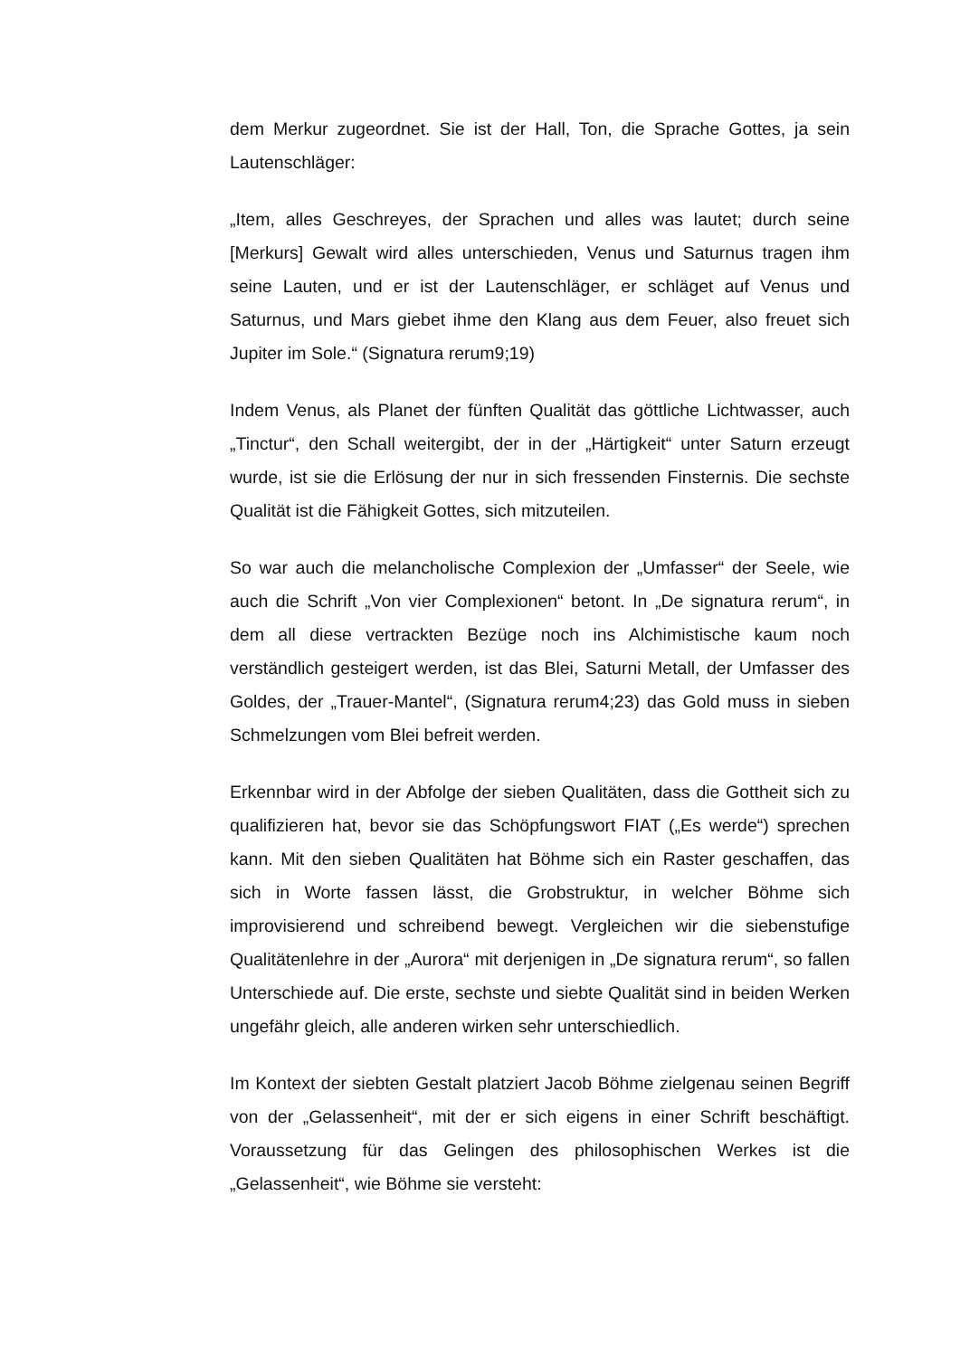dem Merkur zugeordnet. Sie ist der Hall, Ton, die Sprache Gottes, ja sein Lautenschläger:
„Item, alles Geschreyes, der Sprachen und alles was lautet; durch seine [Merkurs] Gewalt wird alles unterschieden, Venus und Saturnus tragen ihm seine Lauten, und er ist der Lautenschläger, er schläget auf Venus und Saturnus, und Mars giebet ihme den Klang aus dem Feuer, also freuet sich Jupiter im Sole.“ (Signatura rerum9;19)
Indem Venus, als Planet der fünften Qualität das göttliche Lichtwasser, auch „Tinctur“, den Schall weitergibt, der in der „Härtigkeit“ unter Saturn erzeugt wurde, ist sie die Erlösung der nur in sich fressenden Finsternis. Die sechste Qualität ist die Fähigkeit Gottes, sich mitzuteilen.
So war auch die melancholische Complexion der „Umfasser“ der Seele, wie auch die Schrift „Von vier Complexionen“ betont. In „De signatura rerum“, in dem all diese vertrackten Bezüge noch ins Alchimistische kaum noch verständlich gesteigert werden, ist das Blei, Saturni Metall, der Umfasser des Goldes, der „Trauer-Mantel“, (Signatura rerum4;23) das Gold muss in sieben Schmelzungen vom Blei befreit werden.
Erkennbar wird in der Abfolge der sieben Qualitäten, dass die Gottheit sich zu qualifizieren hat, bevor sie das Schöpfungswort FIAT („Es werde“) sprechen kann. Mit den sieben Qualitäten hat Böhme sich ein Raster geschaffen, das sich in Worte fassen lässt, die Grobstruktur, in welcher Böhme sich improvisierend und schreibend bewegt. Vergleichen wir die siebenstufige Qualitätenlehre in der „Aurora“ mit derjenigen in „De signatura rerum“, so fallen Unterschiede auf. Die erste, sechste und siebte Qualität sind in beiden Werken ungefähr gleich, alle anderen wirken sehr unterschiedlich.
Im Kontext der siebten Gestalt platziert Jacob Böhme zielgenau seinen Begriff von der „Gelassenheit“, mit der er sich eigens in einer Schrift beschäftigt. Voraussetzung für das Gelingen des philosophischen Werkes ist die „Gelassenheit“, wie Böhme sie versteht: